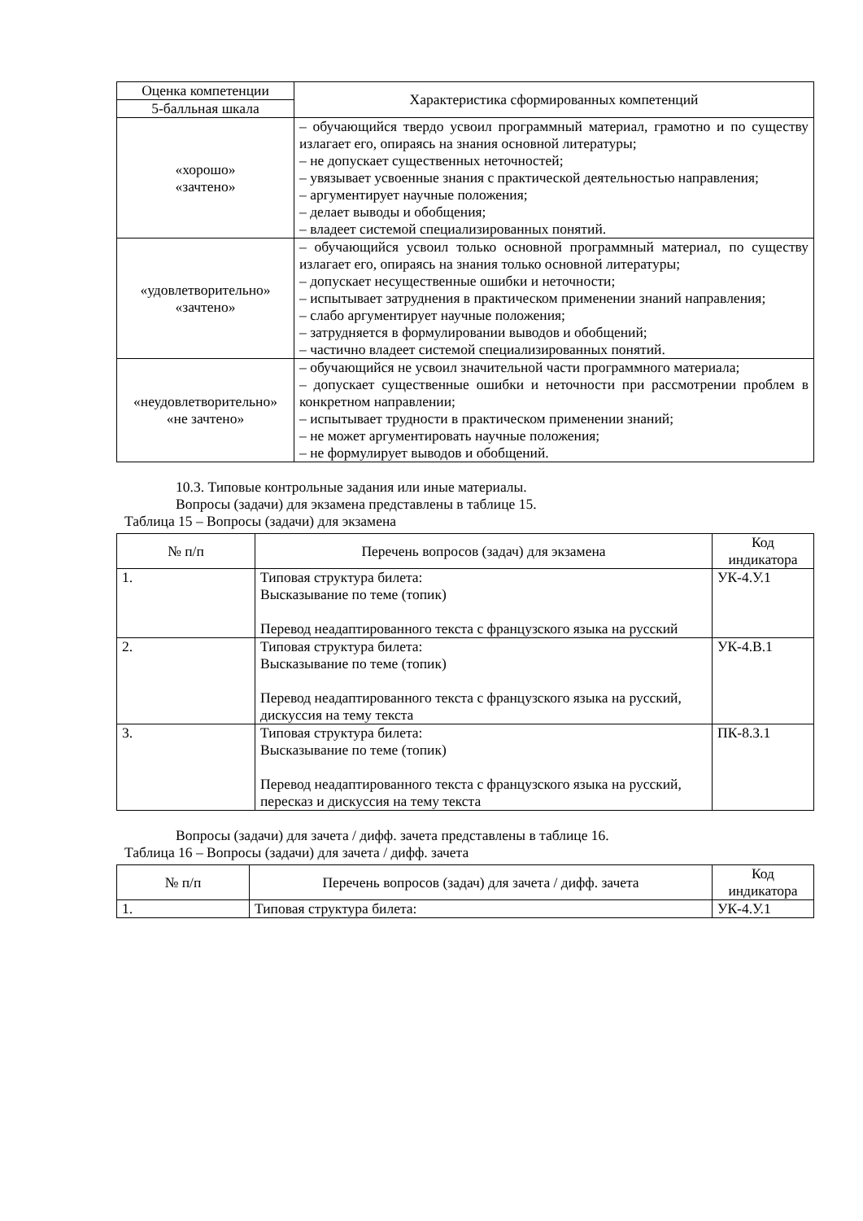| Оценка компетенции | Характеристика сформированных компетенций |
| --- | --- |
| 5-балльная шкала | |
| «хорошо» «зачтено» | – обучающийся твердо усвоил программный материал, грамотно и по существу излагает его, опираясь на знания основной литературы; – не допускает существенных неточностей; – увязывает усвоенные знания с практической деятельностью направления; – аргументирует научные положения; – делает выводы и обобщения; – владеет системой специализированных понятий. |
| «удовлетворительно» «зачтено» | – обучающийся усвоил только основной программный материал, по существу излагает его, опираясь на знания только основной литературы; – допускает несущественные ошибки и неточности; – испытывает затруднения в практическом применении знаний направления; – слабо аргументирует научные положения; – затрудняется в формулировании выводов и обобщений; – частично владеет системой специализированных понятий. |
| «неудовлетворительно» «не зачтено» | – обучающийся не усвоил значительной части программного материала; – допускает существенные ошибки и неточности при рассмотрении проблем в конкретном направлении; – испытывает трудности в практическом применении знаний; – не может аргументировать научные положения; – не формулирует выводов и обобщений. |
10.3. Типовые контрольные задания или иные материалы.
Вопросы (задачи) для экзамена представлены в таблице 15.
Таблица 15 – Вопросы (задачи) для экзамена
| № п/п | Перечень вопросов (задач) для экзамена | Код индикатора |
| --- | --- | --- |
| 1. | Типовая структура билета: Высказывание по теме (топик) Перевод неадаптированного текста с французского языка на русский | УК-4.У.1 |
| 2. | Типовая структура билета: Высказывание по теме (топик) Перевод неадаптированного текста с французского языка на русский, дискуссия на тему текста | УК-4.В.1 |
| 3. | Типовая структура билета: Высказывание по теме (топик) Перевод неадаптированного текста с французского языка на русский, пересказ и дискуссия на тему текста | ПК-8.З.1 |
Вопросы (задачи) для зачета / дифф. зачета представлены в таблице 16.
Таблица 16 – Вопросы (задачи) для зачета / дифф. зачета
| № п/п | Перечень вопросов (задач) для зачета / дифф. зачета | Код индикатора |
| --- | --- | --- |
| 1. | Типовая структура билета: | УК-4.У.1 |